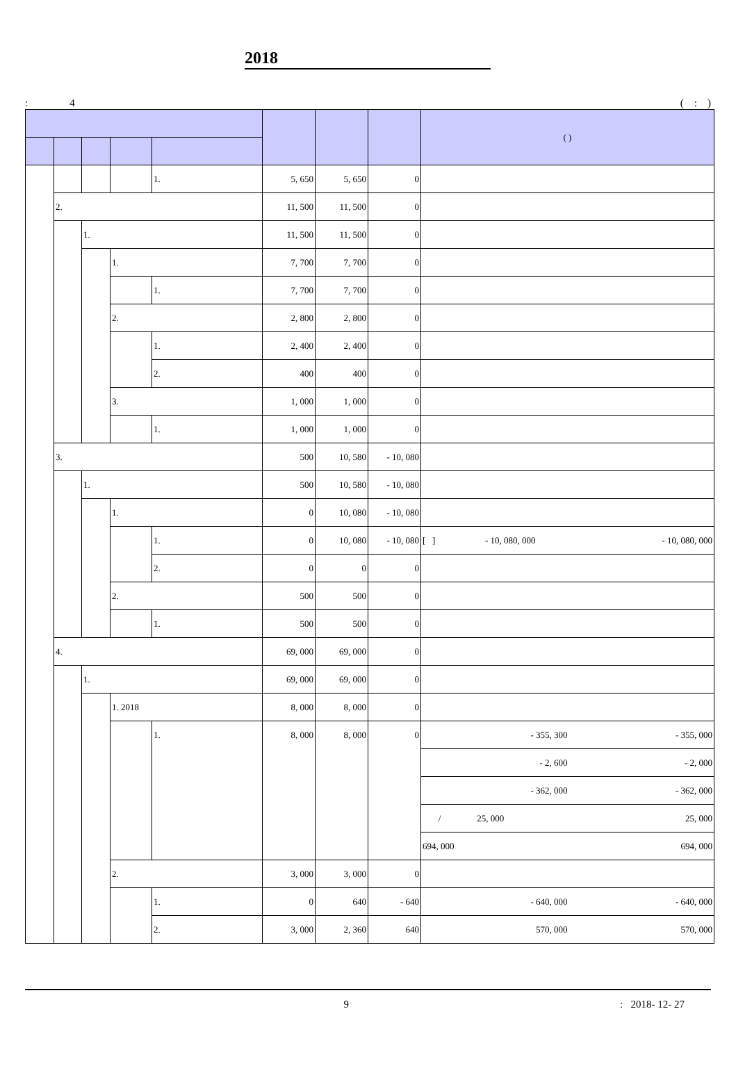2018
: 4 ( : )
| | | | | | | | | ( ) |
| --- | --- | --- | --- | --- | --- | --- | --- | --- |
| | | | | 1. | 5, 650 | 5, 650 | 0 | |
| | 2. | | | | 11, 500 | 11, 500 | 0 | |
| | | 1. | | | 11, 500 | 11, 500 | 0 | |
| | | | 1. | | 7, 700 | 7, 700 | 0 | |
| | | | | 1. | 7, 700 | 7, 700 | 0 | |
| | | | 2. | | 2, 800 | 2, 800 | 0 | |
| | | | | 1. | 2, 400 | 2, 400 | 0 | |
| | | | | 2. | 400 | 400 | 0 | |
| | | | 3. | | 1, 000 | 1, 000 | 0 | |
| | | | | 1. | 1, 000 | 1, 000 | 0 | |
| | 3. | | | | 500 | 10, 580 | - 10, 080 | |
| | | 1. | | | 500 | 10, 580 | - 10, 080 | |
| | | | 1. | | 0 | 10, 080 | - 10, 080 | |
| | | | | 1. | 0 | 10, 080 | - 10, 080 | [ ] - 10, 080, 000 - 10, 080, 000 |
| | | | | 2. | 0 | 0 | 0 | |
| | | | 2. | | 500 | 500 | 0 | |
| | | | | 1. | 500 | 500 | 0 | |
| | 4. | | | | 69, 000 | 69, 000 | 0 | |
| | | 1. | | | 69, 000 | 69, 000 | 0 | |
| | | | 1. 2018 | | 8, 000 | 8, 000 | 0 | |
| | | | | 1. | 8, 000 | 8, 000 | 0 | - 355, 300 - 355, 000 |
| | | | | | | | | - 2, 600 - 2, 000 |
| | | | | | | | | - 362, 000 - 362, 000 |
| | | | | | | | | / 25, 000 25, 000 |
| | | | | | | | | 694, 000 694, 000 |
| | | | 2. | | 3, 000 | 3, 000 | 0 | |
| | | | | 1. | 0 | 640 | - 640 | - 640, 000 - 640, 000 |
| | | | | 2. | 3, 000 | 2, 360 | 640 | 570, 000 570, 000 |
9: 2018- 12- 27